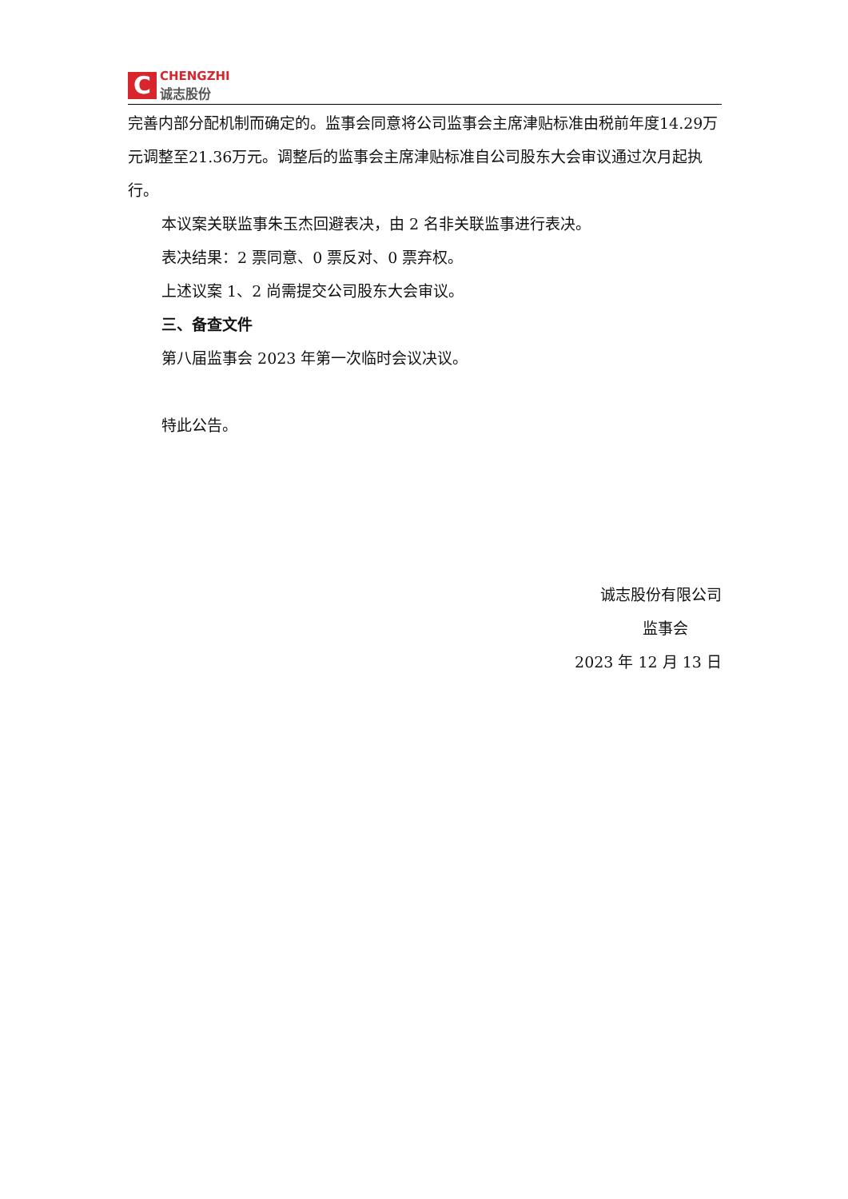C
CHENGZHI
诚志股份
完善内部分配机制而确定的。监事会同意将公司监事会主席津贴标准由税前年度14.29万元调整至21.36万元。调整后的监事会主席津贴标准自公司股东大会审议通过次月起执行。
本议案关联监事朱玉杰回避表决，由 2 名非关联监事进行表决。
表决结果：2 票同意、0 票反对、0 票弃权。
上述议案 1、2 尚需提交公司股东大会审议。
三、备查文件
第八届监事会 2023 年第一次临时会议决议。
特此公告。
诚志股份有限公司
监事会
2023 年 12 月 13 日